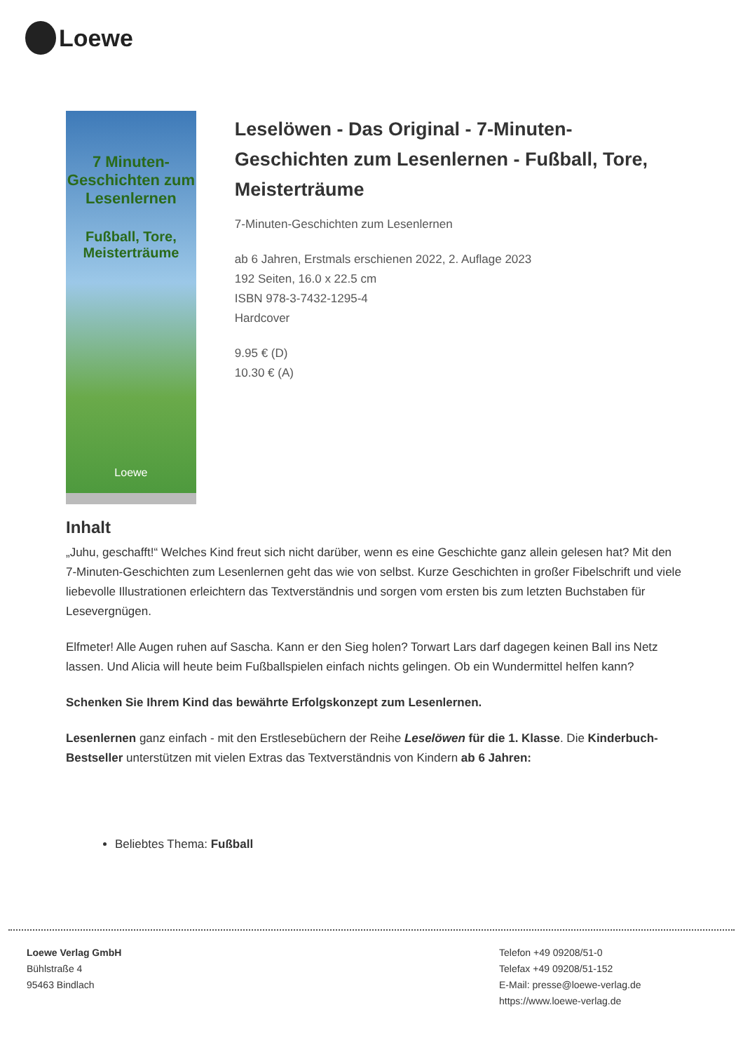Loewe
7 Minuten-Geschichten zum Lesenlernen
Fußball, Tore, Meisterträume
Loewe
Leselöwen - Das Original - 7-Minuten-Geschichten zum Lesenlernen - Fußball, Tore, Meisterträume
7-Minuten-Geschichten zum Lesenlernen
ab 6 Jahren, Erstmals erschienen 2022, 2. Auflage 2023
192 Seiten, 16.0 x 22.5 cm
ISBN 978-3-7432-1295-4
Hardcover
9.95 € (D)
10.30 € (A)
Inhalt
„Juhu, geschafft!“ Welches Kind freut sich nicht darüber, wenn es eine Geschichte ganz allein gelesen hat? Mit den 7-Minuten-Geschichten zum Lesenlernen geht das wie von selbst. Kurze Geschichten in großer Fibelschrift und viele liebevolle Illustrationen erleichtern das Textverständnis und sorgen vom ersten bis zum letzten Buchstaben für Lesevergnügen.
Elfmeter! Alle Augen ruhen auf Sascha. Kann er den Sieg holen? Torwart Lars darf dagegen keinen Ball ins Netz lassen. Und Alicia will heute beim Fußballspielen einfach nichts gelingen. Ob ein Wundermittel helfen kann?
Schenken Sie Ihrem Kind das bewährte Erfolgskonzept zum Lesenlernen.
Lesenlernen ganz einfach - mit den Erstlesebüchern der Reihe Leselöwen für die 1. Klasse. Die Kinderbuch-Bestseller unterstützen mit vielen Extras das Textverständnis von Kindern ab 6 Jahren:
Beliebtes Thema: Fußball
Loewe Verlag GmbH
Bühlstraße 4
95463 Bindlach
Telefon +49 09208/51-0
Telefax +49 09208/51-152
E-Mail: presse@loewe-verlag.de
https://www.loewe-verlag.de